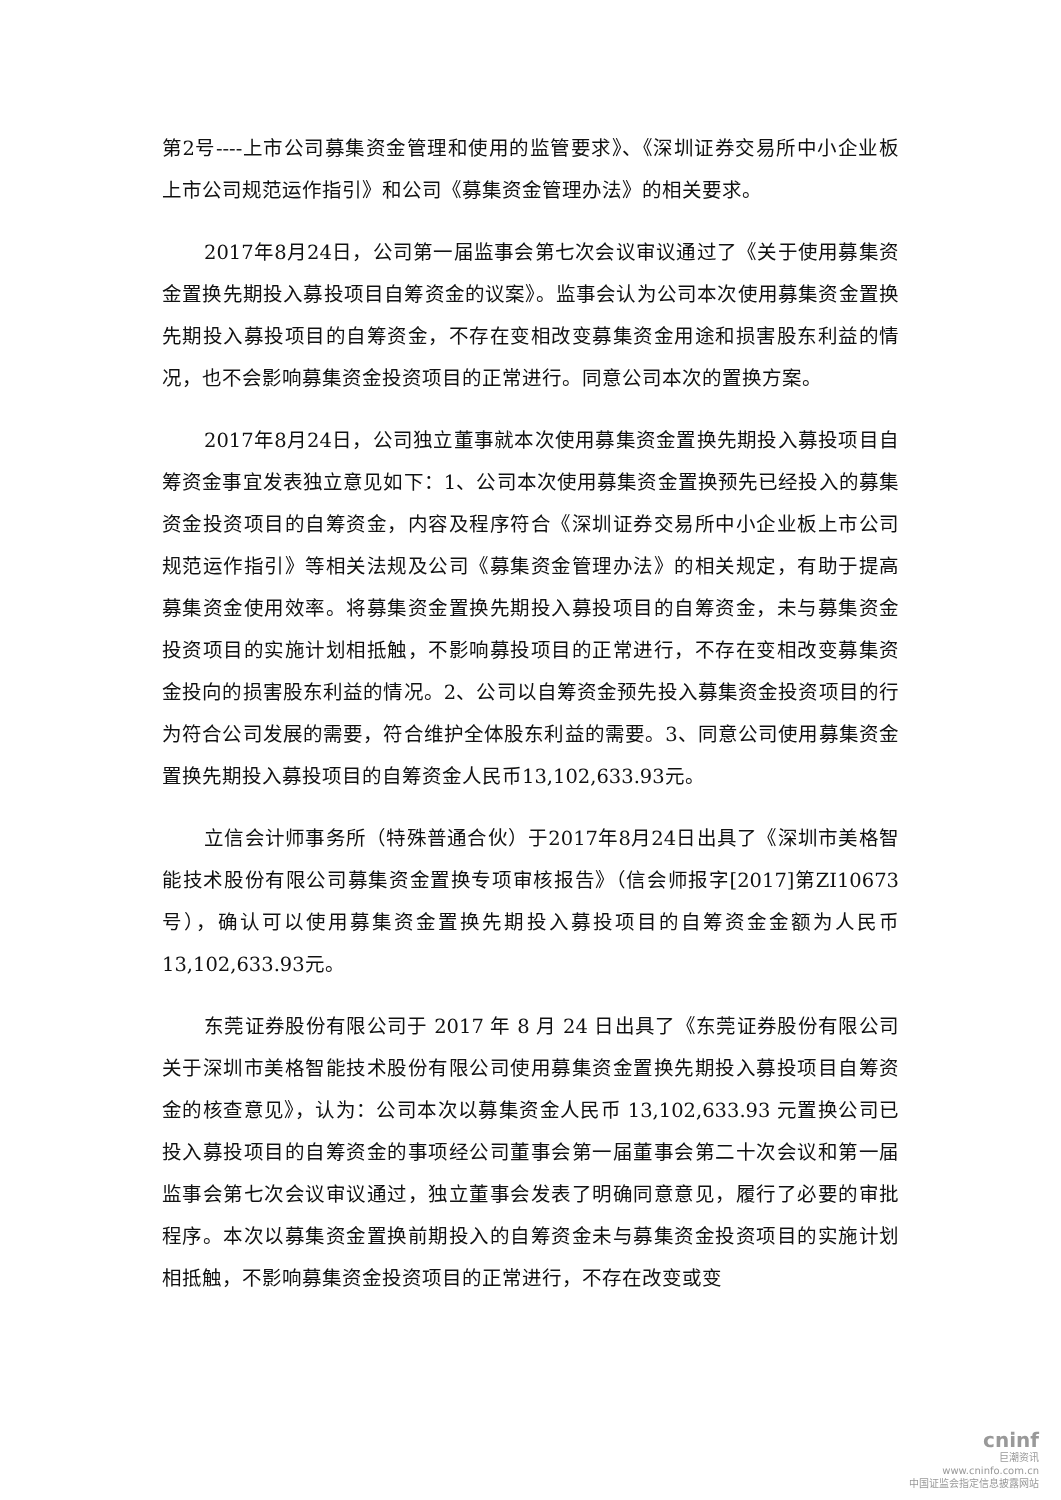第2号----上市公司募集资金管理和使用的监管要求》、《深圳证券交易所中小企业板上市公司规范运作指引》和公司《募集资金管理办法》的相关要求。
2017年8月24日，公司第一届监事会第七次会议审议通过了《关于使用募集资金置换先期投入募投项目自筹资金的议案》。监事会认为公司本次使用募集资金置换先期投入募投项目的自筹资金，不存在变相改变募集资金用途和损害股东利益的情况，也不会影响募集资金投资项目的正常进行。同意公司本次的置换方案。
2017年8月24日，公司独立董事就本次使用募集资金置换先期投入募投项目自筹资金事宜发表独立意见如下：1、公司本次使用募集资金置换预先已经投入的募集资金投资项目的自筹资金，内容及程序符合《深圳证券交易所中小企业板上市公司规范运作指引》等相关法规及公司《募集资金管理办法》的相关规定，有助于提高募集资金使用效率。将募集资金置换先期投入募投项目的自筹资金，未与募集资金投资项目的实施计划相抵触，不影响募投项目的正常进行，不存在变相改变募集资金投向的损害股东利益的情况。2、公司以自筹资金预先投入募集资金投资项目的行为符合公司发展的需要，符合维护全体股东利益的需要。3、同意公司使用募集资金置换先期投入募投项目的自筹资金人民币13,102,633.93元。
立信会计师事务所（特殊普通合伙）于2017年8月24日出具了《深圳市美格智能技术股份有限公司募集资金置换专项审核报告》（信会师报字[2017]第ZI10673号），确认可以使用募集资金置换先期投入募投项目的自筹资金金额为人民币13,102,633.93元。
东莞证券股份有限公司于 2017 年 8 月 24 日出具了《东莞证券股份有限公司关于深圳市美格智能技术股份有限公司使用募集资金置换先期投入募投项目自筹资金的核查意见》，认为：公司本次以募集资金人民币 13,102,633.93 元置换公司已投入募投项目的自筹资金的事项经公司董事会第一届董事会第二十次会议和第一届监事会第七次会议审议通过，独立董事会发表了明确同意意见，履行了必要的审批程序。本次以募集资金置换前期投入的自筹资金未与募集资金投资项目的实施计划相抵触，不影响募集资金投资项目的正常进行，不存在改变或变
cninf
巨潮资讯
www.cninfo.com.cn
中国证监会指定信息披露网站